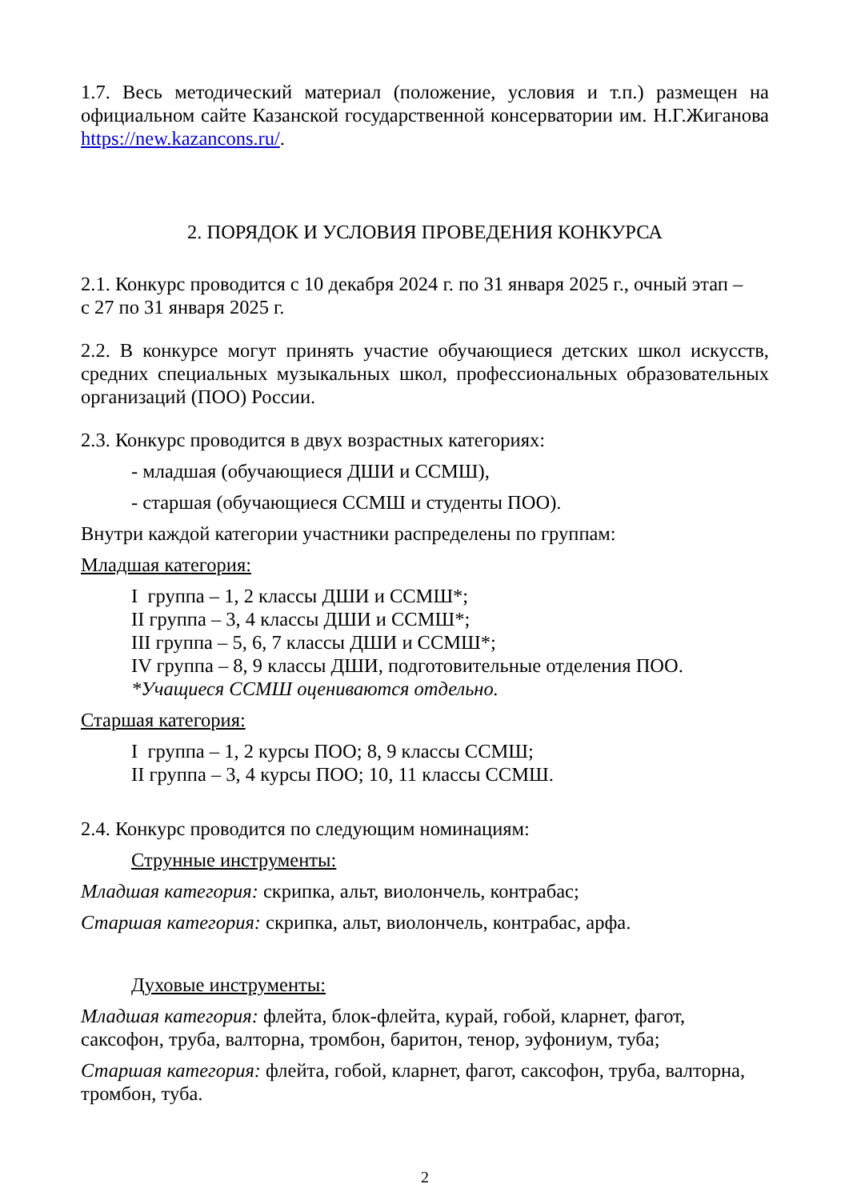1.7. Весь методический материал (положение, условия и т.п.) размещен на официальном сайте Казанской государственной консерватории им. Н.Г.Жиганова https://new.kazancons.ru/.
2. ПОРЯДОК И УСЛОВИЯ ПРОВЕДЕНИЯ КОНКУРСА
2.1. Конкурс проводится с 10 декабря 2024 г. по 31 января 2025 г., очный этап –
с 27 по 31 января 2025 г.
2.2. В конкурсе могут принять участие обучающиеся детских школ искусств, средних специальных музыкальных школ, профессиональных образовательных организаций (ПОО) России.
2.3. Конкурс проводится в двух возрастных категориях:
- младшая (обучающиеся ДШИ и ССМШ),
- старшая (обучающиеся ССМШ и студенты ПОО).
Внутри каждой категории участники распределены по группам:
Младшая категория:
I группа – 1, 2 классы ДШИ и ССМШ*;
II группа – 3, 4 классы ДШИ и ССМШ*;
III группа – 5, 6, 7 классы ДШИ и ССМШ*;
IV группа – 8, 9 классы ДШИ, подготовительные отделения ПОО.
*Учащиеся ССМШ оцениваются отдельно.
Старшая категория:
I группа – 1, 2 курсы ПОО; 8, 9 классы ССМШ;
II группа – 3, 4 курсы ПОО; 10, 11 классы ССМШ.
2.4. Конкурс проводится по следующим номинациям:
Струнные инструменты:
Младшая категория: скрипка, альт, виолончель, контрабас;
Старшая категория: скрипка, альт, виолончель, контрабас, арфа.
Духовые инструменты:
Младшая категория: флейта, блок-флейта, курай, гобой, кларнет, фагот, саксофон, труба, валторна, тромбон, баритон, тенор, эуфониум, туба;
Старшая категория: флейта, гобой, кларнет, фагот, саксофон, труба, валторна, тромбон, туба.
2